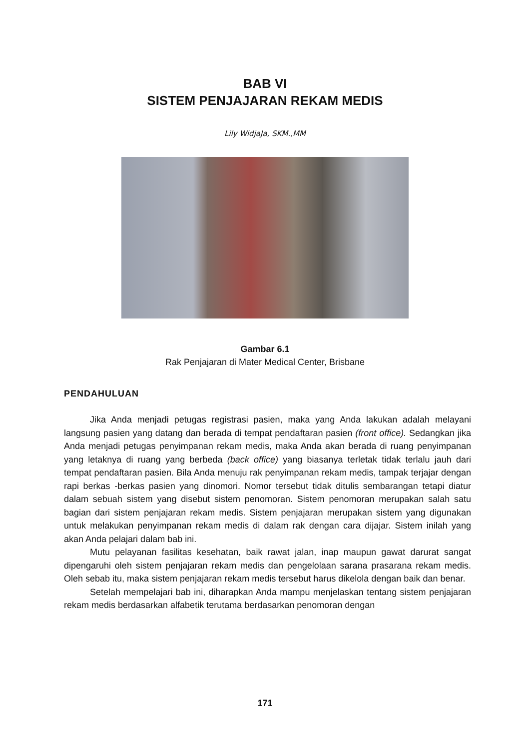BAB VI
SISTEM PENJAJARAN REKAM MEDIS
Lily WidjaJa, SKM.,MM
Gambar 6.1
Rak Penjajaran di Mater Medical Center, Brisbane
PENDAHULUAN
Jika Anda menjadi petugas registrasi pasien, maka yang Anda lakukan adalah melayani langsung pasien yang datang dan berada di tempat pendaftaran pasien (front office). Sedangkan jika Anda menjadi petugas penyimpanan rekam medis, maka Anda akan berada di ruang penyimpanan yang letaknya di ruang yang berbeda (back office) yang biasanya terletak tidak terlalu jauh dari tempat pendaftaran pasien. Bila Anda menuju rak penyimpanan rekam medis, tampak terjajar dengan rapi berkas -berkas pasien yang dinomori. Nomor tersebut tidak ditulis sembarangan tetapi diatur dalam sebuah sistem yang disebut sistem penomoran. Sistem penomoran merupakan salah satu bagian dari sistem penjajaran rekam medis. Sistem penjajaran merupakan sistem yang digunakan untuk melakukan penyimpanan rekam medis di dalam rak dengan cara dijajar. Sistem inilah yang akan Anda pelajari dalam bab ini.
Mutu pelayanan fasilitas kesehatan, baik rawat jalan, inap maupun gawat darurat sangat dipengaruhi oleh sistem penjajaran rekam medis dan pengelolaan sarana prasarana rekam medis. Oleh sebab itu, maka sistem penjajaran rekam medis tersebut harus dikelola dengan baik dan benar.
Setelah mempelajari bab ini, diharapkan Anda mampu menjelaskan tentang sistem penjajaran rekam medis berdasarkan alfabetik terutama berdasarkan penomoran dengan
171